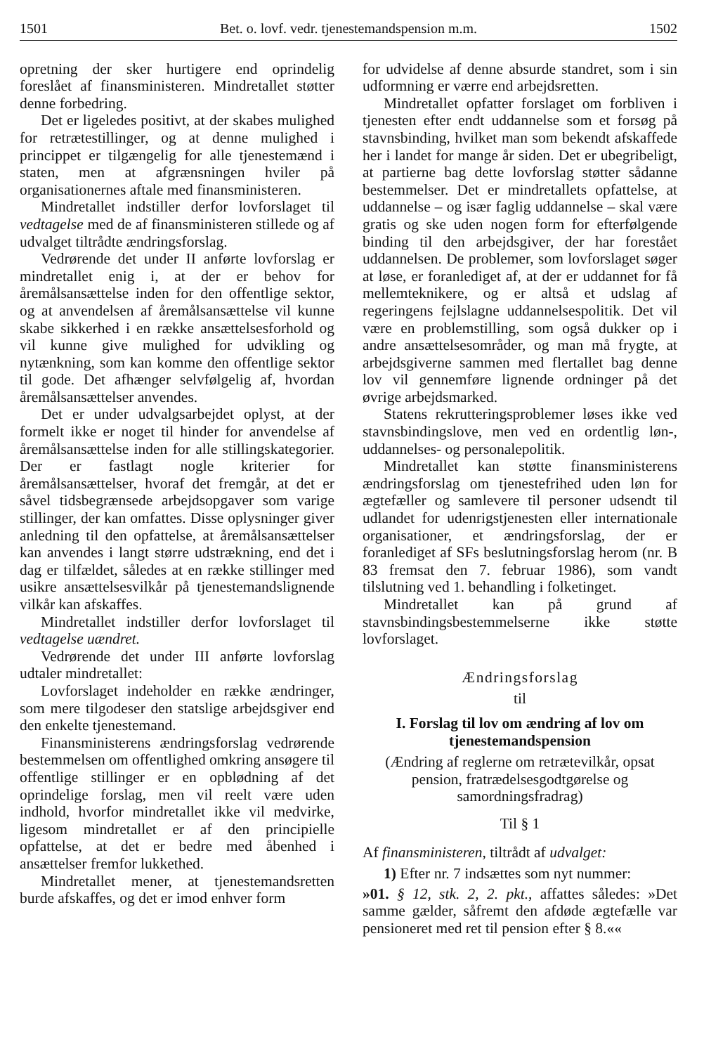1501 Bet. o. lovf. vedr. tjenestemandspension m.m. 1502
opretning der sker hurtigere end oprindelig foreslået af finansministeren. Mindretallet støtter denne forbedring.
Det er ligeledes positivt, at der skabes mulighed for retrætestillinger, og at denne mulighed i princippet er tilgængelig for alle tjenestemænd i staten, men at afgrænsningen hviler på organisationernes aftale med finansministeren.
Mindretallet indstiller derfor lovforslaget til vedtagelse med de af finansministeren stillede og af udvalget tiltrådte ændringsforslag.
Vedrørende det under II anførte lovforslag er mindretallet enig i, at der er behov for åremålsansættelse inden for den offentlige sektor, og at anvendelsen af åremålsansættelse vil kunne skabe sikkerhed i en række ansættelsesforhold og vil kunne give mulighed for udvikling og nytænkning, som kan komme den offentlige sektor til gode. Det afhænger selvfølgelig af, hvordan åremålsansættelser anvendes.
Det er under udvalgsarbejdet oplyst, at der formelt ikke er noget til hinder for anvendelse af åremålsansættelse inden for alle stillingskategorier. Der er fastlagt nogle kriterier for åremålsansættelser, hvoraf det fremgår, at det er såvel tidsbegrænsede arbejdsopgaver som varige stillinger, der kan omfattes. Disse oplysninger giver anledning til den opfattelse, at åremålsansættelser kan anvendes i langt større udstrækning, end det i dag er tilfældet, således at en række stillinger med usikre ansættelsesvilkår på tjenestemandslignende vilkår kan afskaffes.
Mindretallet indstiller derfor lovforslaget til vedtagelse uændret.
Vedrørende det under III anførte lovforslag udtaler mindretallet:
Lovforslaget indeholder en række ændringer, som mere tilgodeser den statslige arbejdsgiver end den enkelte tjenestemand.
Finansministerens ændringsforslag vedrørende bestemmelsen om offentlighed omkring ansøgere til offentlige stillinger er en opblødning af det oprindelige forslag, men vil reelt være uden indhold, hvorfor mindretallet ikke vil medvirke, ligesom mindretallet er af den principielle opfattelse, at det er bedre med åbenhed i ansættelser fremfor lukkethed.
Mindretallet mener, at tjenestemandsretten burde afskaffes, og det er imod enhver form
for udvidelse af denne absurde standret, som i sin udformning er værre end arbejdsretten.
Mindretallet opfatter forslaget om forbliven i tjenesten efter endt uddannelse som et forsøg på stavnsbinding, hvilket man som bekendt afskaffede her i landet for mange år siden. Det er ubegribeligt, at partierne bag dette lovforslag støtter sådanne bestemmelser. Det er mindretallets opfattelse, at uddannelse – og især faglig uddannelse – skal være gratis og ske uden nogen form for efterfølgende binding til den arbejdsgiver, der har forestået uddannelsen. De problemer, som lovforslaget søger at løse, er foranlediget af, at der er uddannet for få mellemteknikere, og er altså et udslag af regeringens fejlslagne uddannelsespolitik. Det vil være en problemstilling, som også dukker op i andre ansættelsesområder, og man må frygte, at arbejdsgiverne sammen med flertallet bag denne lov vil gennemføre lignende ordninger på det øvrige arbejdsmarked.
Statens rekrutteringsproblemer løses ikke ved stavnsbindingslove, men ved en ordentlig løn-, uddannelses- og personalepolitik.
Mindretallet kan støtte finansministerens ændringsforslag om tjenestefrihed uden løn for ægtefæller og samlevere til personer udsendt til udlandet for udenrigstjenesten eller internationale organisationer, et ændringsforslag, der er foranlediget af SFs beslutningsforslag herom (nr. B 83 fremsat den 7. februar 1986), som vandt tilslutning ved 1. behandling i folketinget.
Mindretallet kan på grund af stavnsbindingsbestemmelserne ikke støtte lovforslaget.
Ændringsforslag
til
I. Forslag til lov om ændring af lov om tjenestemandspension
(Ændring af reglerne om retrætevilkår, opsat pension, fratrædelsesgodtgørelse og samordningsfradrag)
Til § 1
Af finansministeren, tiltrådt af udvalget:
1) Efter nr. 7 indsættes som nyt nummer:
»01. § 12, stk. 2, 2. pkt., affattes således: »Det samme gælder, såfremt den afdøde ægtefælle var pensioneret med ret til pension efter § 8.««